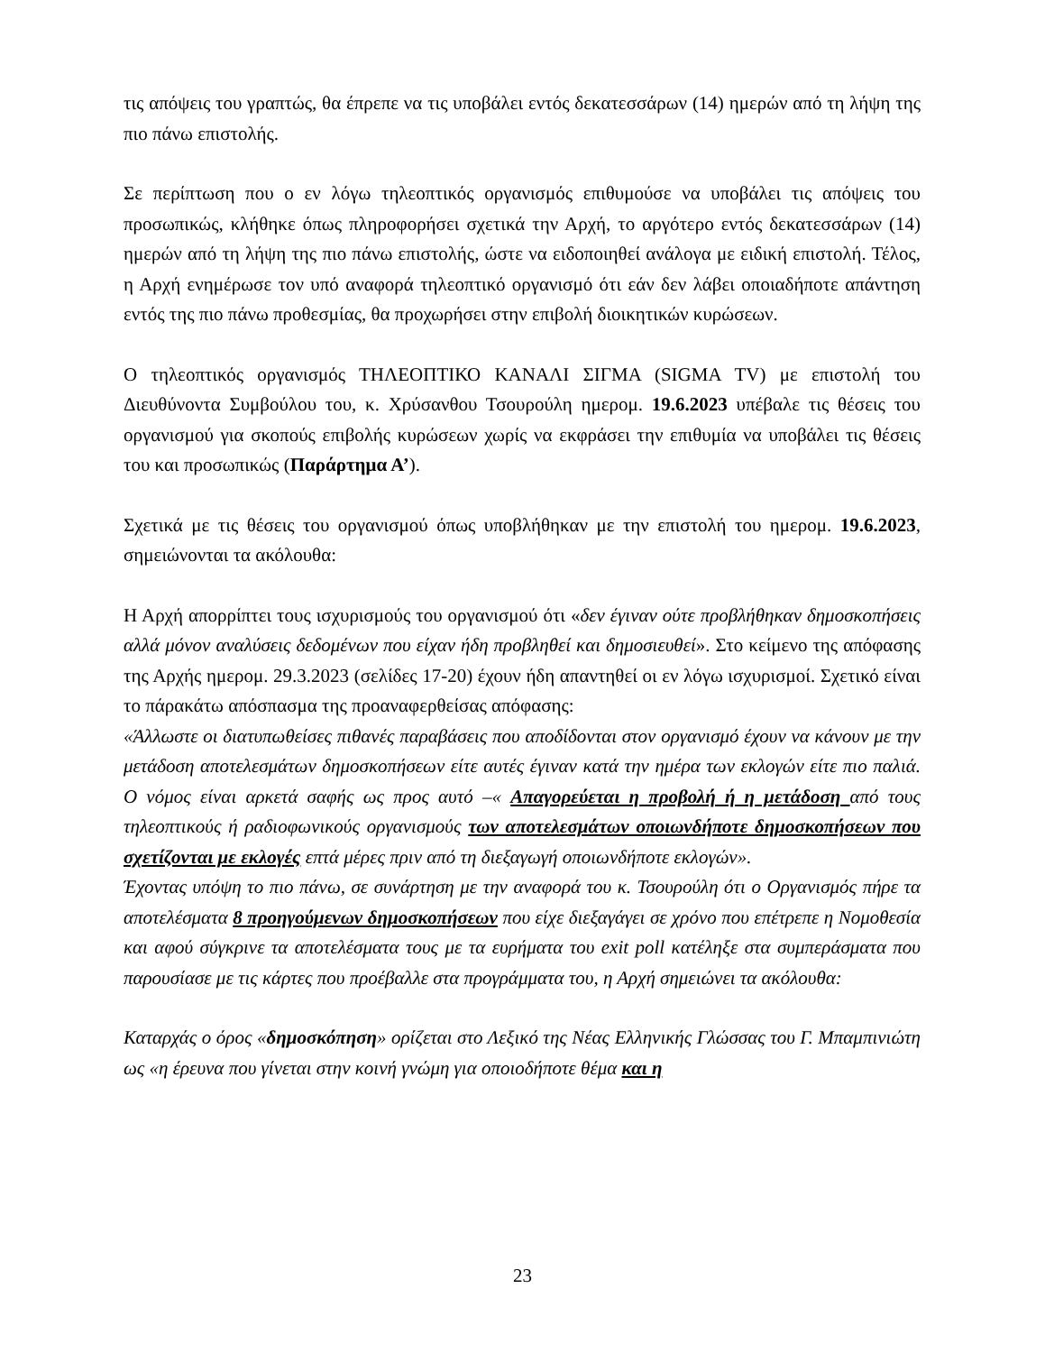τις απόψεις του γραπτώς, θα έπρεπε να τις υποβάλει εντός δεκατεσσάρων (14) ημερών από τη λήψη της πιο πάνω επιστολής.
Σε περίπτωση που ο εν λόγω τηλεοπτικός οργανισμός επιθυμούσε να υποβάλει τις απόψεις του προσωπικώς, κλήθηκε όπως πληροφορήσει σχετικά την Αρχή, το αργότερο εντός δεκατεσσάρων (14) ημερών από τη λήψη της πιο πάνω επιστολής, ώστε να ειδοποιηθεί ανάλογα με ειδική επιστολή. Τέλος, η Αρχή ενημέρωσε τον υπό αναφορά τηλεοπτικό οργανισμό ότι εάν δεν λάβει οποιαδήποτε απάντηση εντός της πιο πάνω προθεσμίας, θα προχωρήσει στην επιβολή διοικητικών κυρώσεων.
Ο τηλεοπτικός οργανισμός ΤΗΛΕΟΠΤΙΚΟ ΚΑΝΑΛΙ ΣΙΓΜΑ (SIGMA TV) με επιστολή του Διευθύνοντα Συμβούλου του, κ. Χρύσανθου Τσουρούλη ημερομ. 19.6.2023 υπέβαλε τις θέσεις του οργανισμού για σκοπούς επιβολής κυρώσεων χωρίς να εκφράσει την επιθυμία να υποβάλει τις θέσεις του και προσωπικώς (Παράρτημα Α’).
Σχετικά με τις θέσεις του οργανισμού όπως υποβλήθηκαν με την επιστολή του ημερομ. 19.6.2023, σημειώνονται τα ακόλουθα:
Η Αρχή απορρίπτει τους ισχυρισμούς του οργανισμού ότι «δεν έγιναν ούτε προβλήθηκαν δημοσκοπήσεις αλλά μόνον αναλύσεις δεδομένων που είχαν ήδη προβληθεί και δημοσιευθεί». Στο κείμενο της απόφασης της Αρχής ημερομ. 29.3.2023 (σελίδες 17-20) έχουν ήδη απαντηθεί οι εν λόγω ισχυρισμοί. Σχετικό είναι το πάρακάτω απόσπασμα της προαναφερθείσας απόφασης:
«Άλλωστε οι διατυπωθείσες πιθανές παραβάσεις που αποδίδονται στον οργανισμό έχουν να κάνουν με την μετάδοση αποτελεσμάτων δημοσκοπήσεων είτε αυτές έγιναν κατά την ημέρα των εκλογών είτε πιο παλιά. Ο νόμος είναι αρκετά σαφής ως προς αυτό –« Απαγορεύεται η προβολή ή η μετάδοση από τους τηλεοπτικούς ή ραδιοφωνικούς οργανισμούς των αποτελεσμάτων οποιωνδήποτε δημοσκοπήσεων που σχετίζονται με εκλογές επτά μέρες πριν από τη διεξαγωγή οποιωνδήποτε εκλογών».
Έχοντας υπόψη το πιο πάνω, σε συνάρτηση με την αναφορά του κ. Τσουρούλη ότι ο Οργανισμός πήρε τα αποτελέσματα 8 προηγούμενων δημοσκοπήσεων που είχε διεξαγάγει σε χρόνο που επέτρεπε η Νομοθεσία και αφού σύγκρινε τα αποτελέσματα τους με τα ευρήματα του exit poll κατέληξε στα συμπεράσματα που παρουσίασε με τις κάρτες που προέβαλλε στα προγράμματα του, η Αρχή σημειώνει τα ακόλουθα:
Καταρχάς ο όρος «δημοσκόπηση» ορίζεται στο Λεξικό της Νέας Ελληνικής Γλώσσας του Γ. Μπαμπινιώτη ως «η έρευνα που γίνεται στην κοινή γνώμη για οποιοδήποτε θέμα και η
23